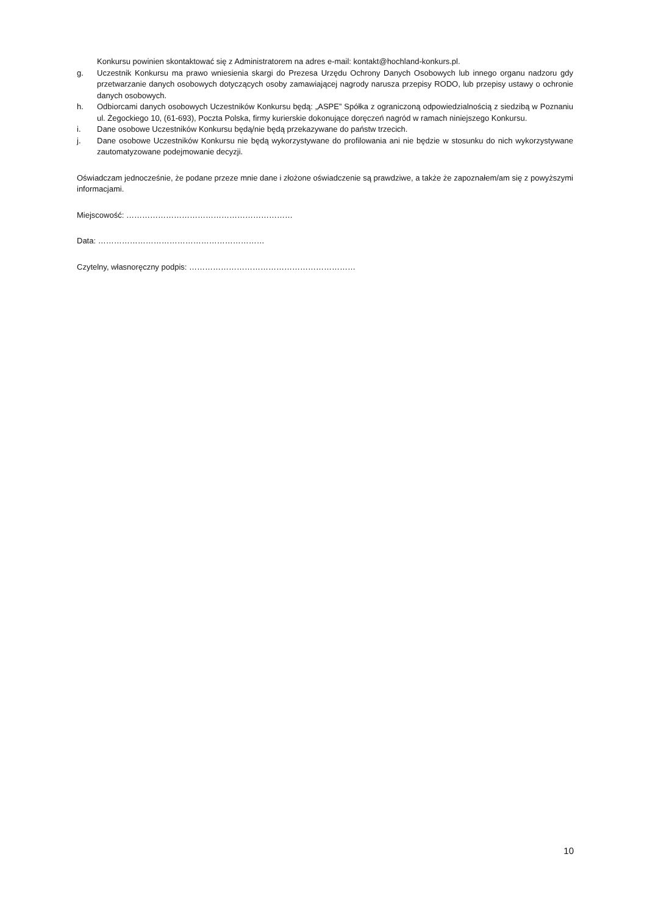Konkursu powinien skontaktować się z Administratorem na adres e-mail: kontakt@hochland-konkurs.pl.
g. Uczestnik Konkursu ma prawo wniesienia skargi do Prezesa Urzędu Ochrony Danych Osobowych lub innego organu nadzoru gdy przetwarzanie danych osobowych dotyczących osoby zamawiającej nagrody narusza przepisy RODO, lub przepisy ustawy o ochronie danych osobowych.
h. Odbiorcami danych osobowych Uczestników Konkursu będą: „ASPE” Spółka z ograniczoną odpowiedzialnością z siedzibą w Poznaniu ul. Żegockiego 10, (61-693), Poczta Polska, firmy kurierskie dokonujące doręczeń nagród w ramach niniejszego Konkursu.
i. Dane osobowe Uczestników Konkursu będą/nie będą przekazywane do państw trzecich.
j. Dane osobowe Uczestników Konkursu nie będą wykorzystywane do profilowania ani nie będzie w stosunku do nich wykorzystywane zautomatyzowane podejmowanie decyzji.
Oświadczam jednocześnie, że podane przeze mnie dane i złożone oświadczenie są prawdziwe, a także że zapoznałem/am się z powyższymi informacjami.
Miejscowość: ………………………………………………………
Data: ………………………………………………………
Czytelny, własnoręczny podpis: ………………………………………………………
10